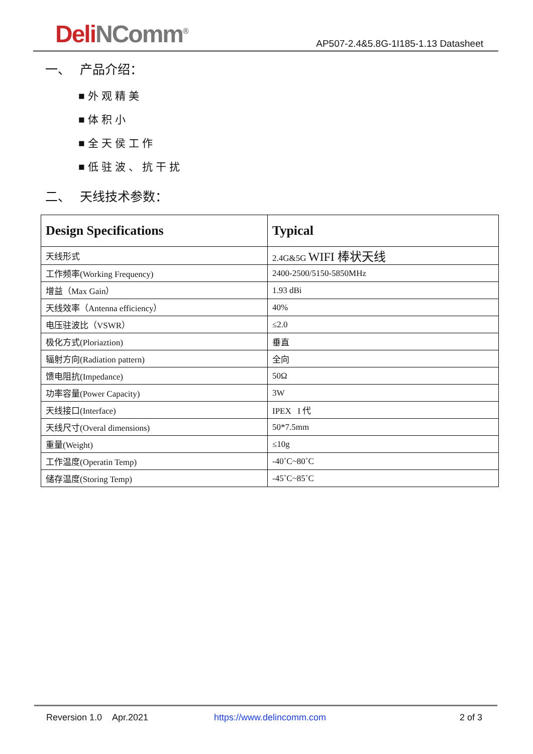DeliNComm<sup>®</sup>
AP507-2.4&5.8G-1I185-1.13 Datasheet
一、 产品介绍：
■外观精美
■体积小
■全天侯工作
■低驻波、抗干扰
二、 天线技术参数：
| Design Specifications | Typical |
| --- | --- |
| 天线形式 | 2.4G&5G WIFI 棒状天线 |
| 工作频率(Working Frequency) | 2400-2500/5150-5850MHz |
| 增益（Max Gain） | 1.93 dBi |
| 天线效率（Antenna efficiency） | 40% |
| 电压驻波比（VSWR） | ≤2.0 |
| 极化方式(Ploriaztion) | 垂直 |
| 辐射方向(Radiation pattern) | 全向 |
| 馈电阻抗(Impedance) | 50Ω |
| 功率容量(Power Capacity) | 3W |
| 天线接口(Interface) | IPEX I 代 |
| 天线尺寸(Overal dimensions) | 50*7.5mm |
| 重量(Weight) | ≤10g |
| 工作温度(Operatin Temp) | -40˚C~80˚C |
| 储存温度(Storing Temp) | -45˚C~85˚C |
Reversion 1.0 Apr.2021 https://www.delincomm.com 2 of 3